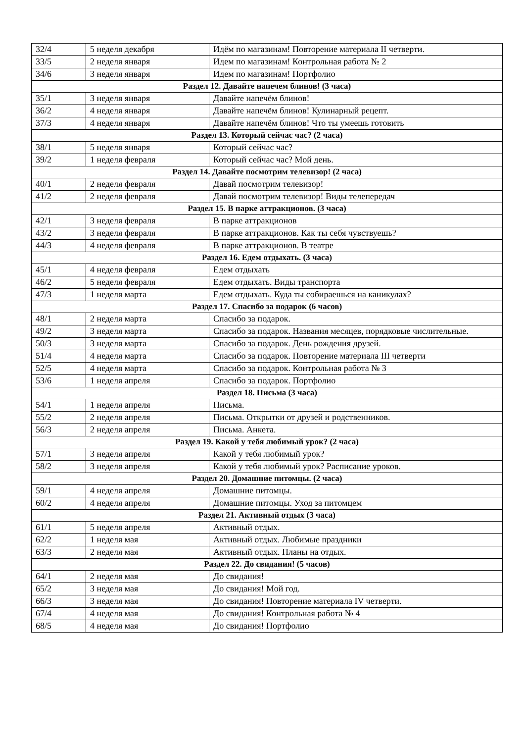| 32/4 | 5 неделя декабря | Идём по магазинам! Повторение материала II четверти. |
| 33/5 | 2 неделя января | Идем по магазинам! Контрольная работа № 2 |
| 34/6 | 3 неделя января | Идем по магазинам! Портфолио |
| Раздел 12. Давайте напечем блинов! (3 часа) | | |
| 35/1 | 3 неделя января | Давайте напечём блинов! |
| 36/2 | 4 неделя января | Давайте напечём блинов! Кулинарный рецепт. |
| 37/3 | 4 неделя января | Давайте напечём блинов! Что ты умеешь готовить |
| Раздел 13. Который сейчас час? (2 часа) | | |
| 38/1 | 5 неделя января | Который сейчас час? |
| 39/2 | 1 неделя февраля | Который сейчас час? Мой день. |
| Раздел 14. Давайте посмотрим телевизор! (2 часа) | | |
| 40/1 | 2 неделя февраля | Давай посмотрим телевизор! |
| 41/2 | 2 неделя февраля | Давай посмотрим телевизор! Виды телепередач |
| Раздел 15. В парке аттракционов. (3 часа) | | |
| 42/1 | 3 неделя февраля | В парке аттракционов |
| 43/2 | 3 неделя февраля | В парке аттракционов. Как ты себя чувствуешь? |
| 44/3 | 4 неделя февраля | В парке аттракционов. В театре |
| Раздел 16. Едем отдыхать. (3 часа) | | |
| 45/1 | 4 неделя февраля | Едем отдыхать |
| 46/2 | 5 неделя февраля | Едем отдыхать. Виды транспорта |
| 47/3 | 1 неделя марта | Едем отдыхать. Куда ты собираешься на каникулах? |
| Раздел 17. Спасибо за подарок (6 часов) | | |
| 48/1 | 2 неделя марта | Спасибо за подарок. |
| 49/2 | 3 неделя марта | Спасибо за подарок. Названия месяцев, порядковые числительные. |
| 50/3 | 3 неделя марта | Спасибо за подарок. День рождения друзей. |
| 51/4 | 4 неделя марта | Спасибо за подарок. Повторение материала III четверти |
| 52/5 | 4 неделя марта | Спасибо за подарок. Контрольная работа № 3 |
| 53/6 | 1 неделя апреля | Спасибо за подарок. Портфолио |
| Раздел 18. Письма (3 часа) | | |
| 54/1 | 1 неделя апреля | Письма. |
| 55/2 | 2 неделя апреля | Письма. Открытки от друзей и родственников. |
| 56/3 | 2 неделя апреля | Письма. Анкета. |
| Раздел 19. Какой у тебя любимый урок? (2 часа) | | |
| 57/1 | 3 неделя апреля | Какой у тебя любимый урок? |
| 58/2 | 3 неделя апреля | Какой у тебя любимый урок? Расписание уроков. |
| Раздел 20. Домашние питомцы. (2 часа) | | |
| 59/1 | 4 неделя апреля | Домашние питомцы. |
| 60/2 | 4 неделя апреля | Домашние питомцы. Уход за питомцем |
| Раздел 21. Активный отдых (3 часа) | | |
| 61/1 | 5 неделя апреля | Активный отдых. |
| 62/2 | 1 неделя мая | Активный отдых. Любимые праздники |
| 63/3 | 2 неделя мая | Активный отдых. Планы на отдых. |
| Раздел 22. До свидания! (5 часов) | | |
| 64/1 | 2 неделя мая | До свидания! |
| 65/2 | 3 неделя мая | До свидания! Мой год. |
| 66/3 | 3 неделя мая | До свидания! Повторение материала IV четверти. |
| 67/4 | 4 неделя мая | До свидания! Контрольная работа № 4 |
| 68/5 | 4 неделя мая | До свидания! Портфолио |